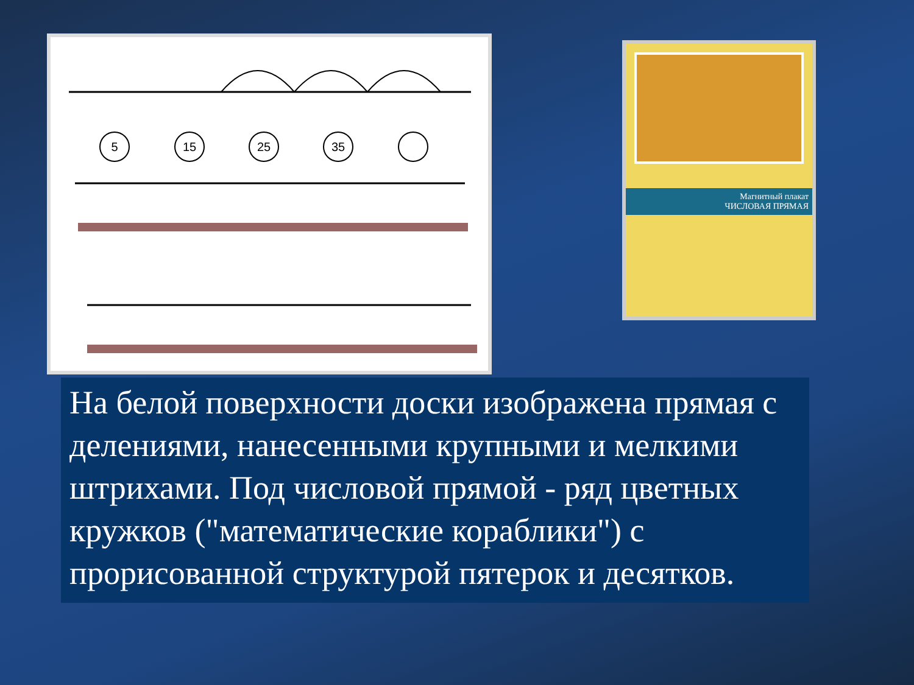5
15
25
35
Магнитный плакат
ЧИСЛОВАЯ ПРЯМАЯ
На белой поверхности доски изображена прямая с делениями, нанесенными крупными и мелкими штрихами. Под числовой прямой - ряд цветных кружков ("математические кораблики") с прорисованной структурой пятерок и десятков.